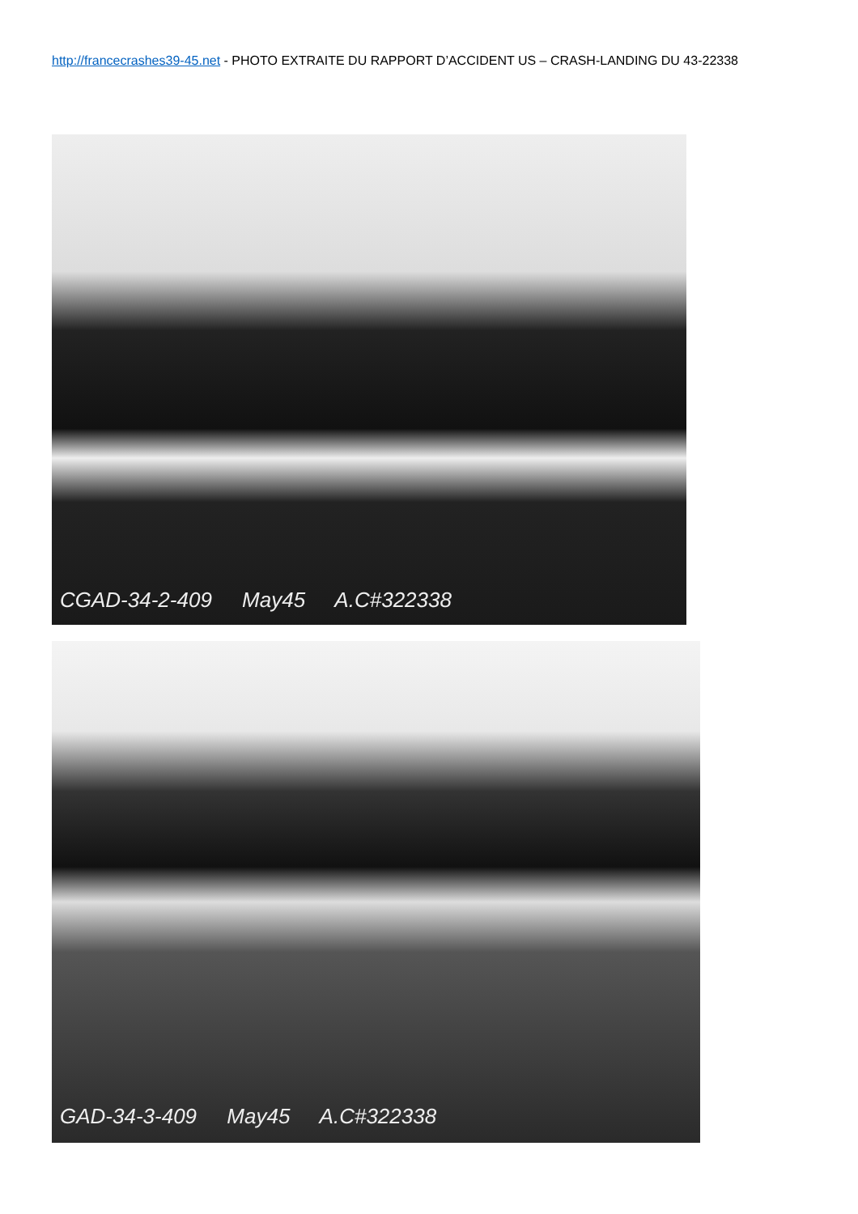http://francecrashes39-45.net - PHOTO EXTRAITE DU RAPPORT D’ACCIDENT US – CRASH-LANDING DU 43-22338
CGAD-34-2-409 May45 A.C#322338
GAD-34-3-409 May45 A.C#322338